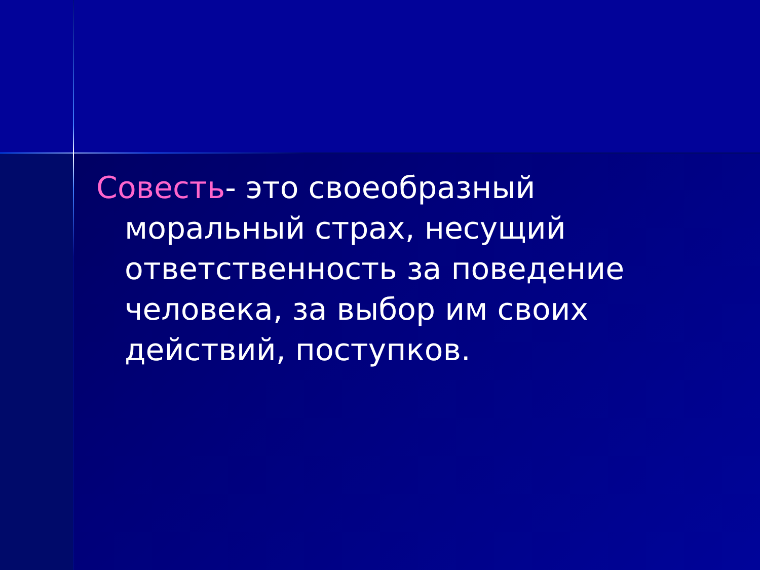Совесть- это своеобразный моральный страх, несущий ответственность за поведение человека, за выбор им своих действий, поступков.